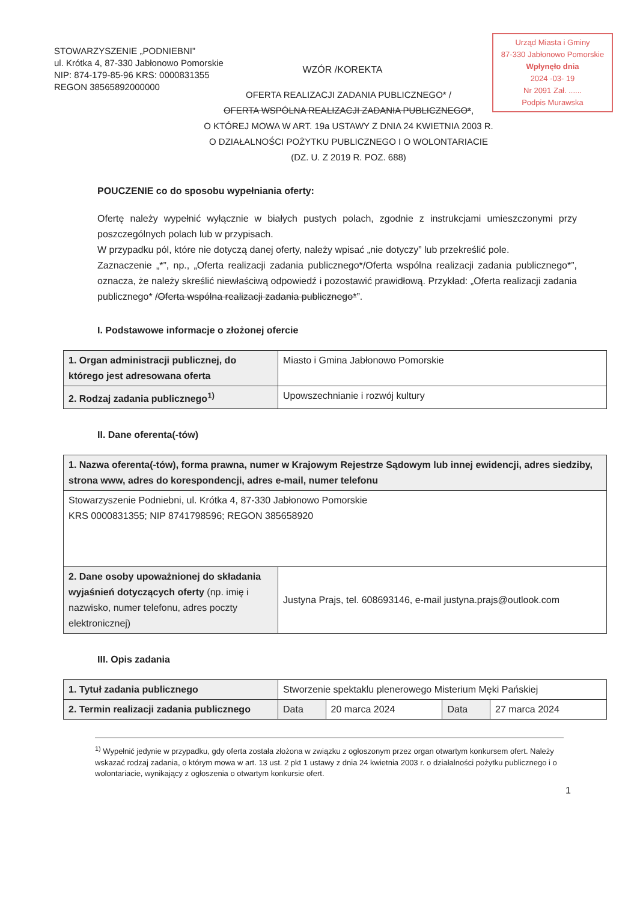STOWARZYSZENIE „PODNIEBNI”
ul. Krótka 4, 87-330 Jabłonowo Pomorskie
NIP: 874-179-85-96 KRS: 0000831355
REGON 38565892000000
Urząd Miasta i Gminy
87-330 Jabłonowo Pomorskie
Wpłynęło dnia
2024 -03- 19
Nr 2091 Zał. ......
Podpis Murawska
WZÓR /KOREKTA
OFERTA REALIZACJI ZADANIA PUBLICZNEGO* /
OFERTA WSPÓLNA REALIZACJI ZADANIA PUBLICZNEGO*,
O KTÓREJ MOWA W ART. 19a USTAWY Z DNIA 24 KWIETNIA 2003 R.
O DZIAŁALNOŚCI POŻYTKU PUBLICZNEGO I O WOLONTARIACIE
(DZ. U. Z 2019 R. POZ. 688)
POUCZENIE co do sposobu wypełniania oferty:
Ofertę należy wypełnić wyłącznie w białych pustych polach, zgodnie z instrukcjami umieszczonymi przy poszczególnych polach lub w przypisach.
W przypadku pól, które nie dotyczą danej oferty, należy wpisać „nie dotyczy” lub przekreślić pole.
Zaznaczenie „*”, np., „Oferta realizacji zadania publicznego*/Oferta wspólna realizacji zadania publicznego*”, oznacza, że należy skreślić niewłaściwą odpowiedź i pozostawić prawidłową. Przykład: „Oferta realizacji zadania publicznego* /Oferta wspólna realizacji zadania publicznego*”.
I. Podstawowe informacje o złożonej ofercie
| 1. Organ administracji publicznej, do którego jest adresowana oferta | Miasto i Gmina Jabłonowo Pomorskie |
| 2. Rodzaj zadania publicznego<sup>1)</sup> | Upowszechnianie i rozwój kultury |
II. Dane oferenta(-tów)
| 1. Nazwa oferenta(-tów), forma prawna, numer w Krajowym Rejestrze Sądowym lub innej ewidencji, adres siedziby, strona www, adres do korespondencji, adres e-mail, numer telefonu | |
| Stowarzyszenie Podniebni, ul. Krótka 4, 87-330 Jabłonowo Pomorskie KRS 0000831355; NIP 8741798596; REGON 385658920 | |
| 2. Dane osoby upoważnionej do składania wyjaśnień dotyczących oferty (np. imię i nazwisko, numer telefonu, adres poczty elektronicznej) | Justyna Prajs, tel. 608693146, e-mail justyna.prajs@outlook.com |
III. Opis zadania
| 1. Tytuł zadania publicznego | Stworzenie spektaklu plenerowego Misterium Męki Pańskiej | | | |
| 2. Termin realizacji zadania publicznego | Data | 20 marca 2024 | Data | 27 marca 2024 |
<sup>1)</sup> Wypełnić jedynie w przypadku, gdy oferta została złożona w związku z ogłoszonym przez organ otwartym konkursem ofert. Należy wskazać rodzaj zadania, o którym mowa w art. 13 ust. 2 pkt 1 ustawy z dnia 24 kwietnia 2003 r. o działalności pożytku publicznego i o wolontariacie, wynikający z ogłoszenia o otwartym konkursie ofert.
1